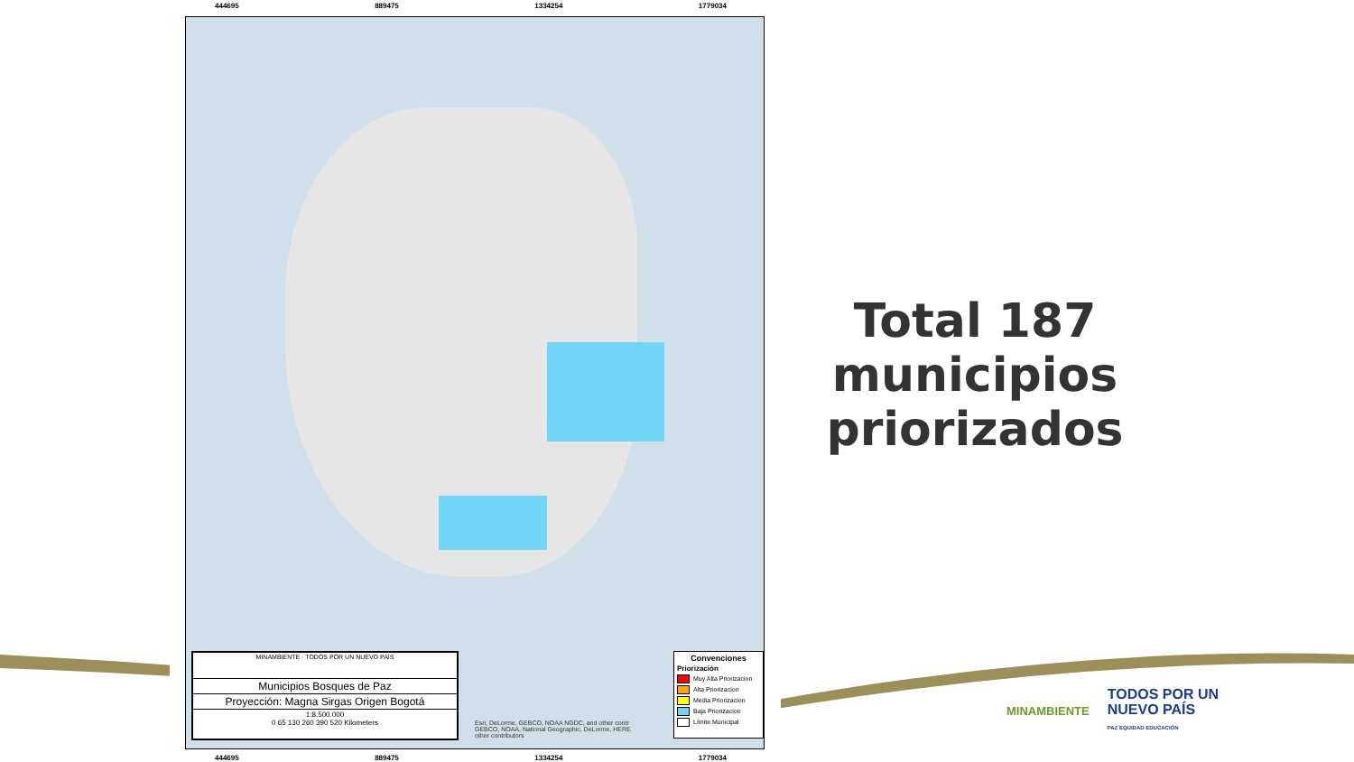444695 889475 1334254 1779034
MINAMBIENTE · TODOS POR UN NUEVO PAÍS
Municipios Bosques de Paz
Proyección: Magna Sirgas Origen Bogotá
1:8.500.000
0 65 130 260 390 520 Kilometers
Convenciones
Priorización
Muy Alta Priorizacion
Alta Priorizacion
Media Priorizacion
Baja Priorizacion
Límite Municipal
Esri, DeLorme, GEBCO, NOAA NGDC, and other contr
GEBCO, NOAA, National Geographic, DeLorme, HERE
other contributors
444695 889475 1334254 1779034
Total 187 municipios priorizados
MINAMBIENTE TODOS POR UN
NUEVO PAÍS
PAZ EQUIDAD EDUCACIÓN